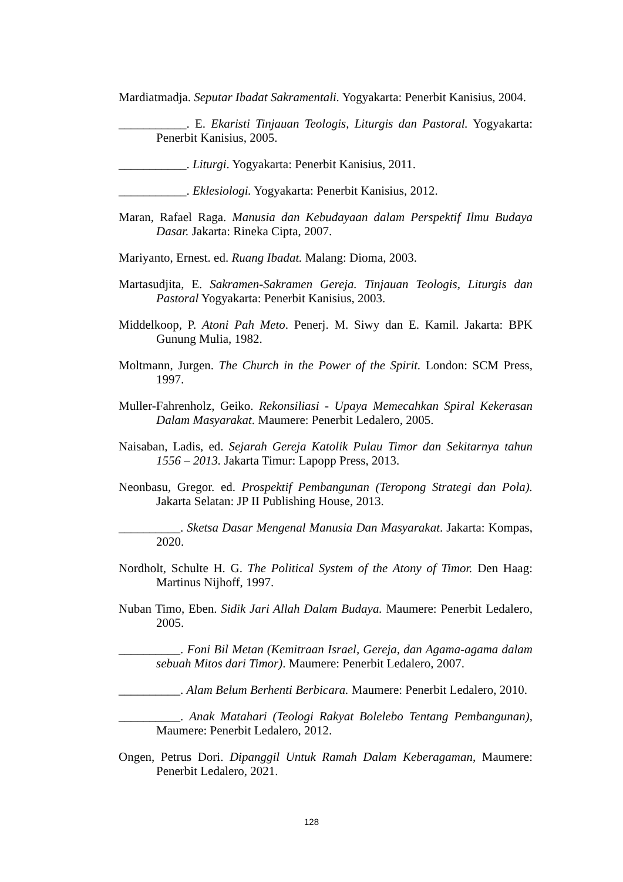Mardiatmadja. Seputar Ibadat Sakramentali. Yogyakarta: Penerbit Kanisius, 2004.
___________. E. Ekaristi Tinjauan Teologis, Liturgis dan Pastoral. Yogyakarta: Penerbit Kanisius, 2005.
___________. Liturgi. Yogyakarta: Penerbit Kanisius, 2011.
___________. Eklesiologi. Yogyakarta: Penerbit Kanisius, 2012.
Maran, Rafael Raga. Manusia dan Kebudayaan dalam Perspektif Ilmu Budaya Dasar. Jakarta: Rineka Cipta, 2007.
Mariyanto, Ernest. ed. Ruang Ibadat. Malang: Dioma, 2003.
Martasudjita, E. Sakramen-Sakramen Gereja. Tinjauan Teologis, Liturgis dan Pastoral Yogyakarta: Penerbit Kanisius, 2003.
Middelkoop, P. Atoni Pah Meto. Penerj. M. Siwy dan E. Kamil. Jakarta: BPK Gunung Mulia, 1982.
Moltmann, Jurgen. The Church in the Power of the Spirit. London: SCM Press, 1997.
Muller-Fahrenholz, Geiko. Rekonsiliasi - Upaya Memecahkan Spiral Kekerasan Dalam Masyarakat. Maumere: Penerbit Ledalero, 2005.
Naisaban, Ladis, ed. Sejarah Gereja Katolik Pulau Timor dan Sekitarnya tahun 1556 – 2013. Jakarta Timur: Lapopp Press, 2013.
Neonbasu, Gregor. ed. Prospektif Pembangunan (Teropong Strategi dan Pola). Jakarta Selatan: JP II Publishing House, 2013.
__________. Sketsa Dasar Mengenal Manusia Dan Masyarakat. Jakarta: Kompas, 2020.
Nordholt, Schulte H. G. The Political System of the Atony of Timor. Den Haag: Martinus Nijhoff, 1997.
Nuban Timo, Eben. Sidik Jari Allah Dalam Budaya. Maumere: Penerbit Ledalero, 2005.
__________. Foni Bil Metan (Kemitraan Israel, Gereja, dan Agama-agama dalam sebuah Mitos dari Timor). Maumere: Penerbit Ledalero, 2007.
__________. Alam Belum Berhenti Berbicara. Maumere: Penerbit Ledalero, 2010.
__________. Anak Matahari (Teologi Rakyat Bolelebo Tentang Pembangunan), Maumere: Penerbit Ledalero, 2012.
Ongen, Petrus Dori. Dipanggil Untuk Ramah Dalam Keberagaman, Maumere: Penerbit Ledalero, 2021.
128